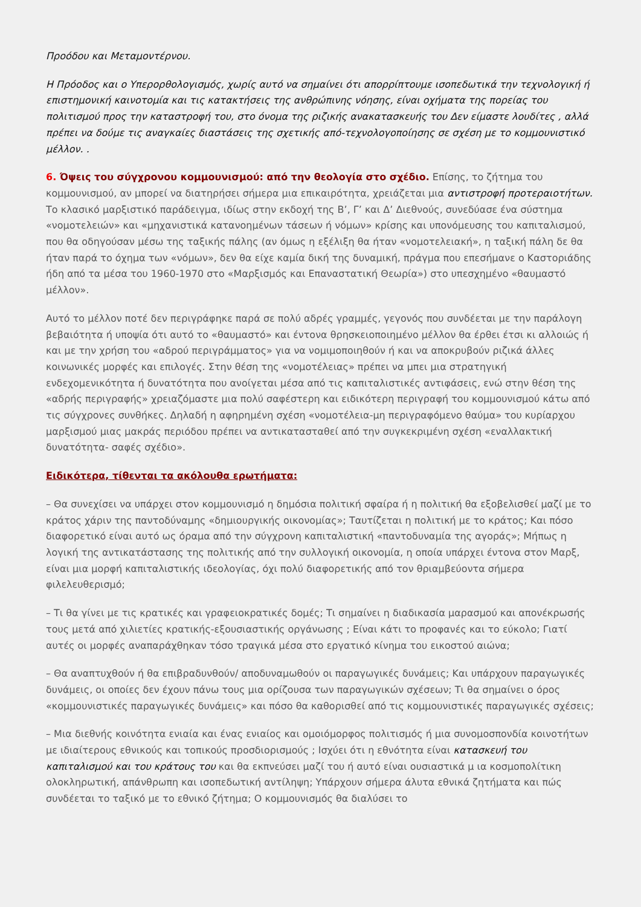Προόδου και Μεταμοντέρνου.
Η Πρόοδος και ο Υπερορθολογισμός, χωρίς αυτό να σημαίνει ότι απορρίπτουμε ισοπεδωτικά την τεχνολογική ή επιστημονική καινοτομία και τις κατακτήσεις της ανθρώπινης νόησης, είναι οχήματα της πορείας του πολιτισμού προς την καταστροφή του, στο όνομα της ριζικής ανακατασκευής του Δεν είμαστε λουδίτες , αλλά πρέπει να δούμε τις αναγκαίες διαστάσεις της σχετικής από-τεχνολογοποίησης σε σχέση με το κομμουνιστικό μέλλον. .
6. Όψεις του σύγχρονου κομμουνισμού: από την θεολογία στο σχέδιο. Επίσης, το ζήτημα του κομμουνισμού, αν μπορεί να διατηρήσει σήμερα μια επικαιρότητα, χρειάζεται μια αντιστροφή προτεραιοτήτων. Το κλασικό μαρξιστικό παράδειγμα, ιδίως στην εκδοχή της Β’, Γ’ και Δ’ Διεθνούς, συνεδύασε ένα σύστημα «νομοτελειών» και «μηχανιστικά κατανοημένων τάσεων ή νόμων» κρίσης και υπονόμευσης του καπιταλισμού, που θα οδηγούσαν μέσω της ταξικής πάλης (αν όμως η εξέλιξη θα ήταν «νομοτελειακή», η ταξική πάλη δε θα ήταν παρά το όχημα των «νόμων», δεν θα είχε καμία δική της δυναμική, πράγμα που επεσήμανε ο Καστοριάδης ήδη από τα μέσα του 1960-1970 στο «Μαρξισμός και Επαναστατική Θεωρία») στο υπεσχημένο «θαυμαστό μέλλον».
Αυτό το μέλλον ποτέ δεν περιγράφηκε παρά σε πολύ αδρές γραμμές, γεγονός που συνδέεται με την παράλογη βεβαιότητα ή υποψία ότι αυτό το «θαυμαστό» και έντονα θρησκειοποιημένο μέλλον θα έρθει έτσι κι αλλοιώς ή και με την χρήση του «αδρού περιγράμματος» για να νομιμοποιηθούν ή και να αποκρυβούν ριζικά άλλες κοινωνικές μορφές και επιλογές. Στην θέση της «νομοτέλειας» πρέπει να μπει μια στρατηγική ενδεχομενικότητα ή δυνατότητα που ανοίγεται μέσα από τις καπιταλιστικές αντιφάσεις, ενώ στην θέση της «αδρής περιγραφής» χρειαζόμαστε μια πολύ σαφέστερη και ειδικότερη περιγραφή του κομμουνισμού κάτω από τις σύγχρονες συνθήκες. Δηλαδή η αφηρημένη σχέση «νομοτέλεια-μη περιγραφόμενο θαύμα» του κυρίαρχου μαρξισμού μιας μακράς περιόδου πρέπει να αντικατασταθεί από την συγκεκριμένη σχέση «εναλλακτική δυνατότητα- σαφές σχέδιο».
Ειδικότερα, τίθενται τα ακόλουθα ερωτήματα:
– Θα συνεχίσει να υπάρχει στον κομμουνισμό η δημόσια πολιτική σφαίρα ή η πολιτική θα εξοβελισθεί μαζί με το κράτος χάριν της παντοδύναμης «δημιουργικής οικονομίας»; Ταυτίζεται η πολιτική με το κράτος; Και πόσο διαφορετικό είναι αυτό ως όραμα από την σύγχρονη καπιταλιστική «παντοδυναμία της αγοράς»; Μήπως η λογική της αντικατάστασης της πολιτικής από την συλλογική οικονομία, η οποία υπάρχει έντονα στον Μαρξ, είναι μια μορφή καπιταλιστικής ιδεολογίας, όχι πολύ διαφορετικής από τον θριαμβεύοντα σήμερα φιλελευθερισμό;
– Τι θα γίνει με τις κρατικές και γραφειοκρατικές δομές; Τι σημαίνει η διαδικασία μαρασμού και απονέκρωσής τους μετά από χιλιετίες κρατικής-εξουσιαστικής οργάνωσης ; Είναι κάτι το προφανές και το εύκολο; Γιατί αυτές οι μορφές αναπαράχθηκαν τόσο τραγικά μέσα στο εργατικό κίνημα του εικοστού αιώνα;
– Θα αναπτυχθούν ή θα επιβραδυνθούν/ αποδυναμωθούν οι παραγωγικές δυνάμεις; Και υπάρχουν παραγωγικές δυνάμεις, οι οποίες δεν έχουν πάνω τους μια ορίζουσα των παραγωγικών σχέσεων; Τι θα σημαίνει ο όρος «κομμουνιστικές παραγωγικές δυνάμεις» και πόσο θα καθορισθεί από τις κομμουνιστικές παραγωγικές σχέσεις;
– Μια διεθνής κοινότητα ενιαία και ένας ενιαίος και ομοιόμορφος πολιτισμός ή μια συνομοσπονδία κοινοτήτων με ιδιαίτερους εθνικούς και τοπικούς προσδιορισμούς ; Ισχύει ότι η εθνότητα είναι κατασκευή του καπιταλισμού και του κράτους του και θα εκπνεύσει μαζί του ή αυτό είναι ουσιαστικά μ ια κοσμοπολίτικη ολοκληρωτική, απάνθρωπη και ισοπεδωτική αντίληψη; Υπάρχουν σήμερα άλυτα εθνικά ζητήματα και πώς συνδέεται το ταξικό με το εθνικό ζήτημα; Ο κομμουνισμός θα διαλύσει το